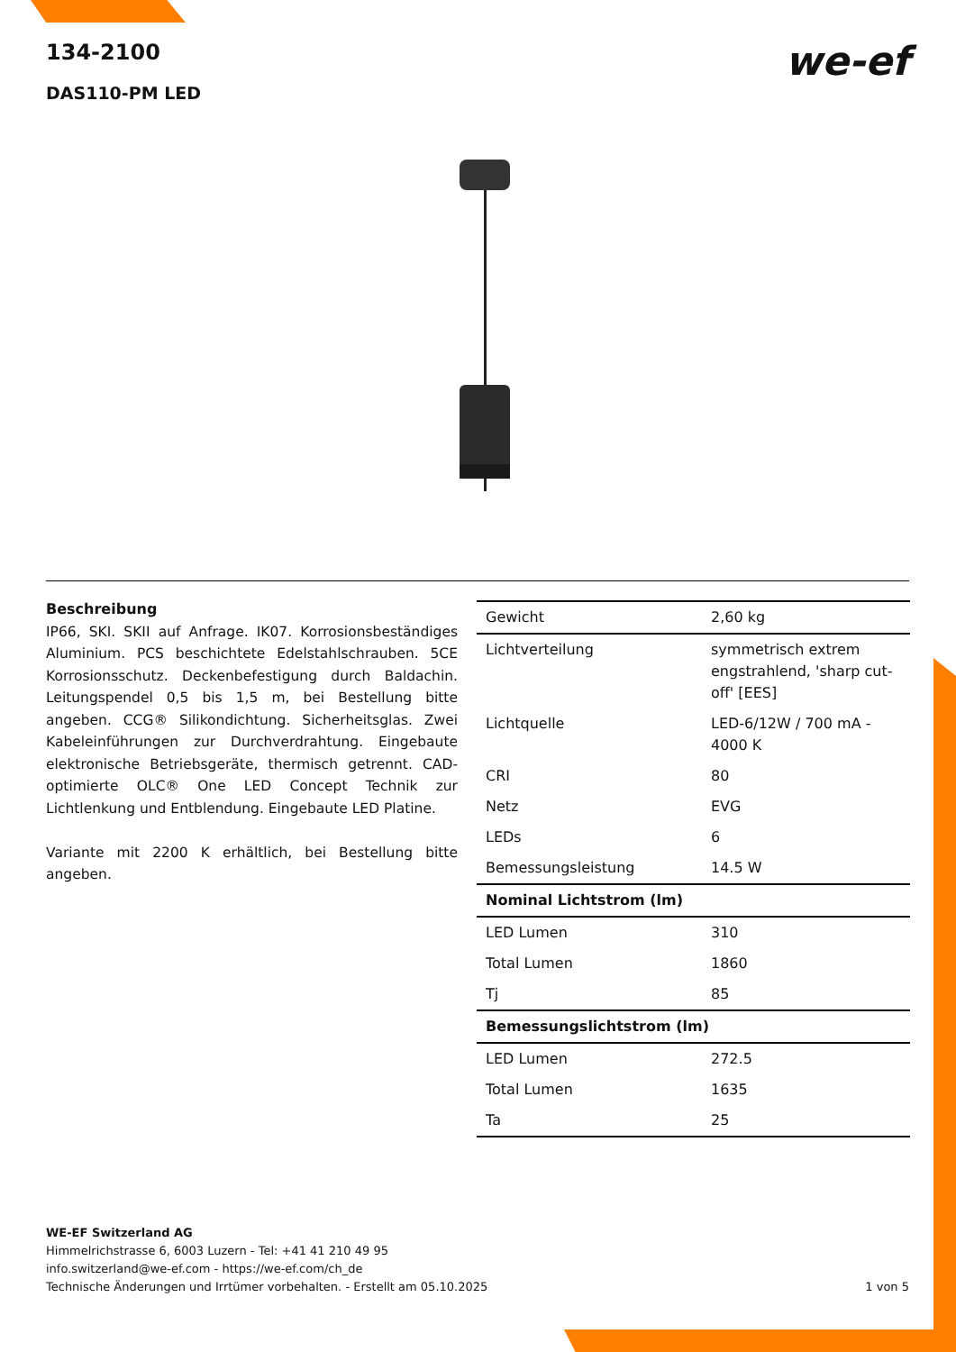134-2100
DAS110-PM LED
we-ef
Beschreibung
IP66, SKI. SKII auf Anfrage. IK07. Korrosionsbeständiges Aluminium. PCS beschichtete Edelstahlschrauben. 5CE Korrosionsschutz. Deckenbefestigung durch Baldachin. Leitungspendel 0,5 bis 1,5 m, bei Bestellung bitte angeben. CCG® Silikondichtung. Sicherheitsglas. Zwei Kabeleinführungen zur Durchverdrahtung. Eingebaute elektronische Betriebsgeräte, thermisch getrennt. CAD-optimierte OLC® One LED Concept Technik zur Lichtlenkung und Entblendung. Eingebaute LED Platine.
Variante mit 2200 K erhältlich, bei Bestellung bitte angeben.
| Gewicht | 2,60 kg |
| Lichtverteilung | symmetrisch extrem engstrahlend, 'sharp cut-off' [EES] |
| Lichtquelle | LED-6/12W / 700 mA - 4000 K |
| CRI | 80 |
| Netz | EVG |
| LEDs | 6 |
| Bemessungsleistung | 14.5 W |
| Nominal Lichtstrom (lm) | |
| LED Lumen | 310 |
| Total Lumen | 1860 |
| Tj | 85 |
| Bemessungslichtstrom (lm) | |
| LED Lumen | 272.5 |
| Total Lumen | 1635 |
| Ta | 25 |
WE-EF Switzerland AG
Himmelrichstrasse 6, 6003 Luzern - Tel: +41 41 210 49 95
info.switzerland@we-ef.com - https://we-ef.com/ch_de
Technische Änderungen und Irrtümer vorbehalten. - Erstellt am 05.10.2025 1 von 5